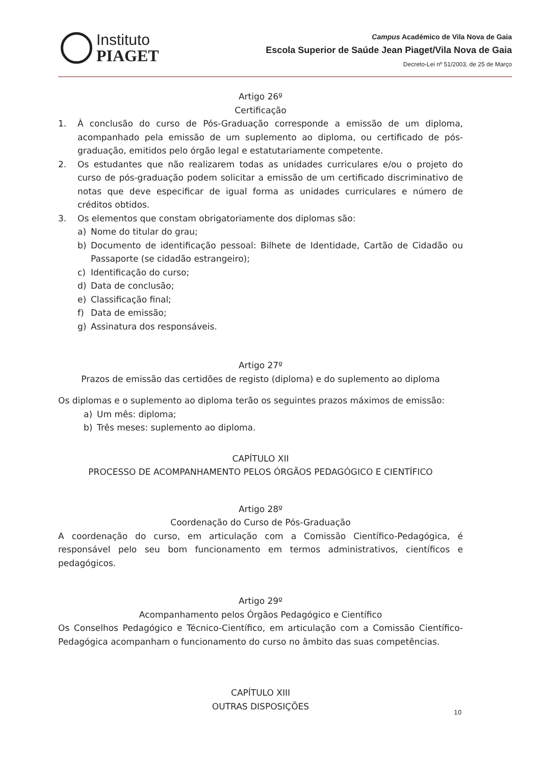Instituto
PIAGET
Campus Académico de Vila Nova de Gaia
Escola Superior de Saúde Jean Piaget/Vila Nova de Gaia
Decreto-Lei nº 51/2003, de 25 de Março
Artigo 26º
Certificação
1. À conclusão do curso de Pós-Graduação corresponde a emissão de um diploma, acompanhado pela emissão de um suplemento ao diploma, ou certificado de pós-graduação, emitidos pelo órgão legal e estatutariamente competente.
2. Os estudantes que não realizarem todas as unidades curriculares e/ou o projeto do curso de pós-graduação podem solicitar a emissão de um certificado discriminativo de notas que deve especificar de igual forma as unidades curriculares e número de créditos obtidos.
3. Os elementos que constam obrigatoriamente dos diplomas são:
a) Nome do titular do grau;
b) Documento de identificação pessoal: Bilhete de Identidade, Cartão de Cidadão ou Passaporte (se cidadão estrangeiro);
c) Identificação do curso;
d) Data de conclusão;
e) Classificação final;
f) Data de emissão;
g) Assinatura dos responsáveis.
Artigo 27º
Prazos de emissão das certidões de registo (diploma) e do suplemento ao diploma
Os diplomas e o suplemento ao diploma terão os seguintes prazos máximos de emissão:
a) Um mês: diploma;
b) Três meses: suplemento ao diploma.
CAPÍTULO XII
PROCESSO DE ACOMPANHAMENTO PELOS ÓRGÃOS PEDAGÓGICO E CIENTÍFICO
Artigo 28º
Coordenação do Curso de Pós-Graduação
A coordenação do curso, em articulação com a Comissão Científico-Pedagógica, é responsável pelo seu bom funcionamento em termos administrativos, científicos e pedagógicos.
Artigo 29º
Acompanhamento pelos Órgãos Pedagógico e Científico
Os Conselhos Pedagógico e Técnico-Científico, em articulação com a Comissão Científico-Pedagógica acompanham o funcionamento do curso no âmbito das suas competências.
CAPÍTULO XIII
OUTRAS DISPOSIÇÕES
10